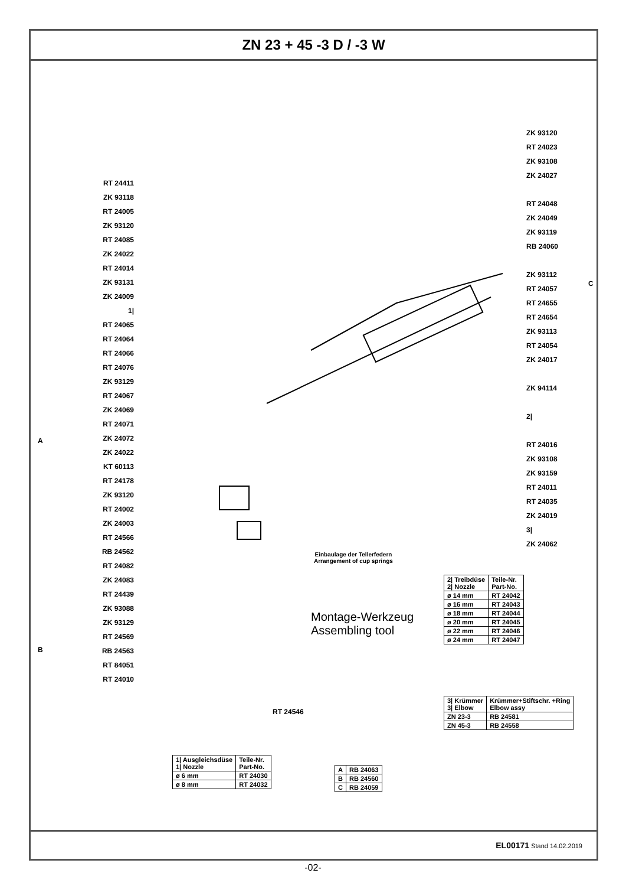ZN 23 + 45 -3 D / -3 W
RT 24411
ZK 93118
RT 24005
ZK 93120
RT 24085
ZK 24022
RT 24014
ZK 93131
ZK 24009
1|
RT 24065
RT 24064
RT 24066
RT 24076
ZK 93129
RT 24067
ZK 24069
RT 24071
ZK 24072
ZK 24022
KT 60113
RT 24178
ZK 93120
RT 24002
ZK 24003
RT 24566
RB 24562
RT 24082
ZK 24083
RT 24439
ZK 93088
ZK 93129
RT 24569
RB 24563
RT 84051
RT 24010
ZK 93120
RT 24023
ZK 93108
ZK 24027
RT 24048
ZK 24049
ZK 93119
RB 24060
ZK 93112
RT 24057
RT 24655
RT 24654
ZK 93113
RT 24054
ZK 24017
ZK 94114
2|
RT 24016
ZK 93108
ZK 93159
RT 24011
RT 24035
ZK 24019
3|
ZK 24062
A
B
C
Einbaulage der Tellerfedern
Arrangement of cup springs
Montage-Werkzeug
Assembling tool
RT 24546
| 2/ Treibdüse 2/ Nozzle | Teile-Nr. Part-No. |
| ø 14 mm | RT 24042 |
| ø 16 mm | RT 24043 |
| ø 18 mm | RT 24044 |
| ø 20 mm | RT 24045 |
| ø 22 mm | RT 24046 |
| ø 24 mm | RT 24047 |
| 3/ Krümmer 3/ Elbow | Krümmer+Stiftschr. +Ring Elbow assy |
| ZN 23-3 | RB 24581 |
| ZN 45-3 | RB 24558 |
| 1/ Ausgleichsdüse 1/ Nozzle | Teile-Nr. Part-No. |
| ø 6 mm | RT 24030 |
| ø 8 mm | RT 24032 |
| A | RB 24063 |
| B | RB 24560 |
| C | RB 24059 |
EL00171 Stand 14.02.2019
-02-